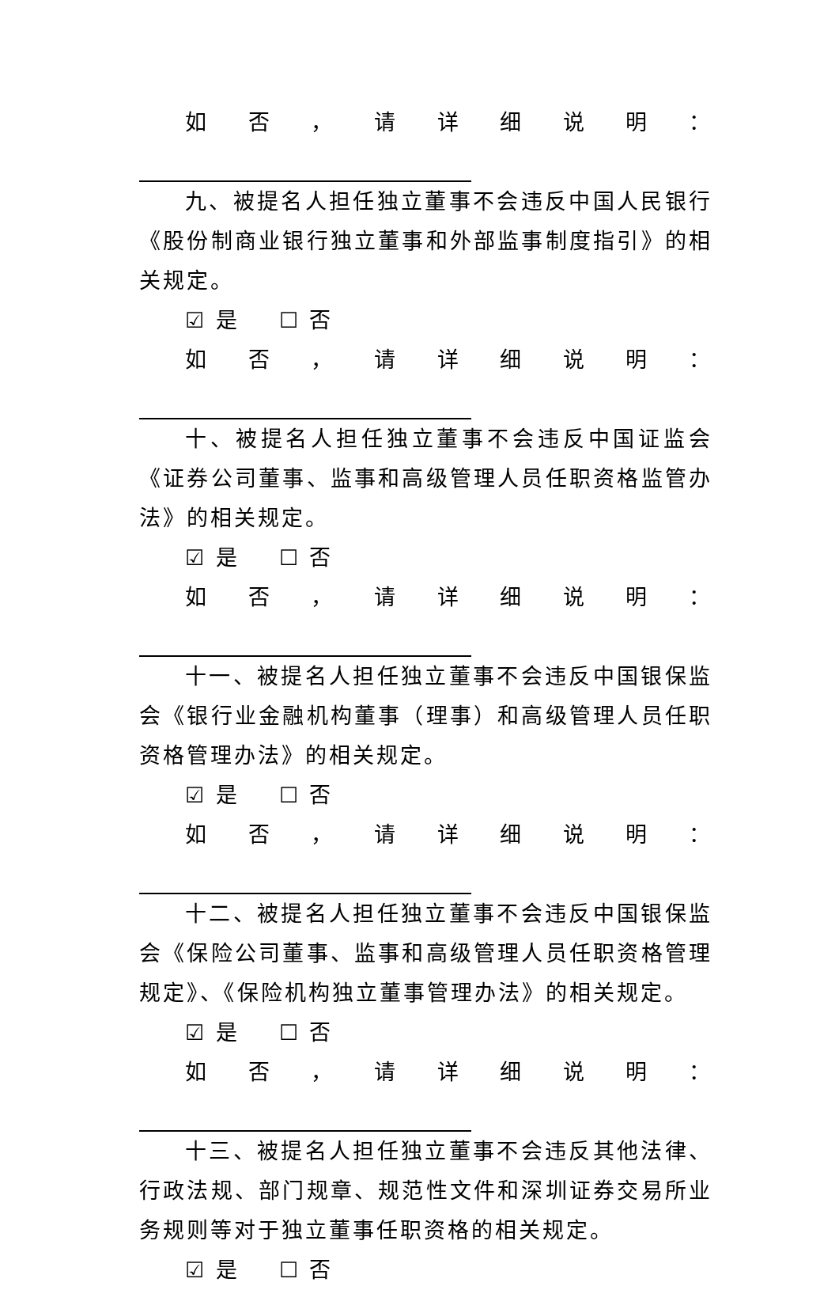如否，请详细说明：
九、被提名人担任独立董事不会违反中国人民银行《股份制商业银行独立董事和外部监事制度指引》的相关规定。
☑ 是 ☐ 否
如否，请详细说明：
十、被提名人担任独立董事不会违反中国证监会《证券公司董事、监事和高级管理人员任职资格监管办法》的相关规定。
☑ 是 ☐ 否
如否，请详细说明：
十一、被提名人担任独立董事不会违反中国银保监会《银行业金融机构董事（理事）和高级管理人员任职资格管理办法》的相关规定。
☑ 是 ☐ 否
如否，请详细说明：
十二、被提名人担任独立董事不会违反中国银保监会《保险公司董事、监事和高级管理人员任职资格管理规定》、《保险机构独立董事管理办法》的相关规定。
☑ 是 ☐ 否
如否，请详细说明：
十三、被提名人担任独立董事不会违反其他法律、行政法规、部门规章、规范性文件和深圳证券交易所业务规则等对于独立董事任职资格的相关规定。
☑ 是 ☐ 否